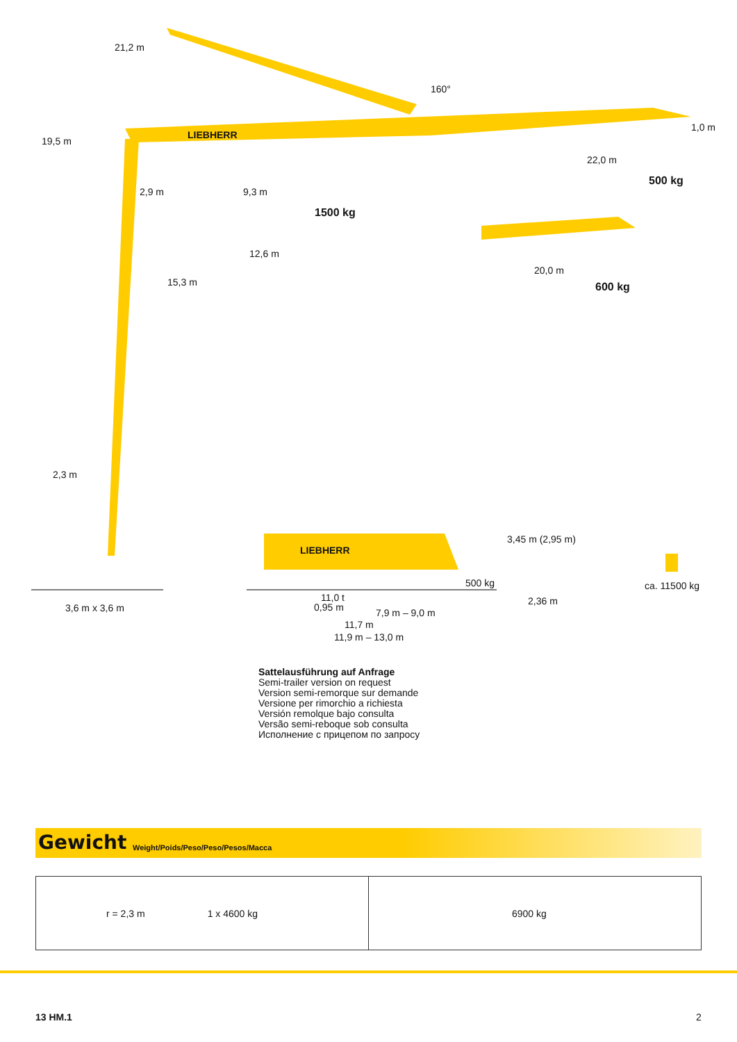21,2 m
19,5 m
160°
LIEBHERR
1,0 m
22,0 m
500 kg
2,9 m 9,3 m
1500 kg
12,6 m
20,0 m
600 kg
15,3 m
2,3 m
LIEBHERR
3,45 m (2,95 m)
500 kg ca. 11500 kg
11,0 t 2,36 m
0,95 m
3,6 m x 3,6 m 7,9 m – 9,0 m
11,7 m
11,9 m – 13,0 m
Sattelausführung auf Anfrage
Semi-trailer version on request
Version semi-remorque sur demande
Versione per rimorchio a richiesta
Versión remolque bajo consulta
Versão semi-reboque sob consulta
Исполнение с прицепом по запросу
Gewicht
Weight/Poids/Peso/Peso/Pesos/Macca
| r = 2,3 m 1 x 4600 kg | 6900 kg |
13 HM.1 2